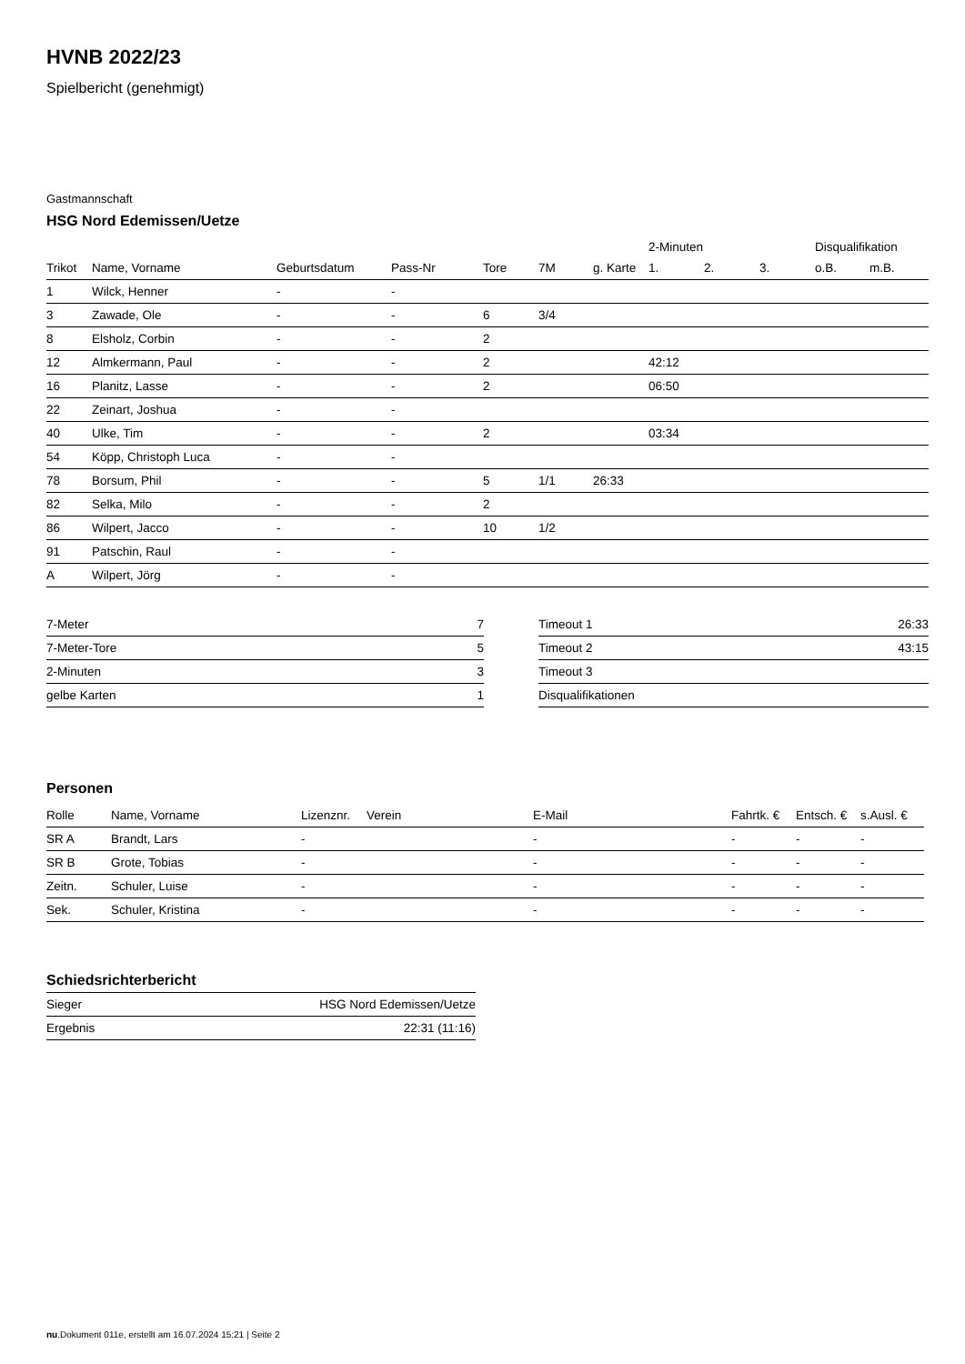HVNB 2022/23
Spielbericht (genehmigt)
Gastmannschaft
HSG Nord Edemissen/Uetze
| | | | | | | | 2-Minuten | | | Disqualifikation | |
| --- | --- | --- | --- | --- | --- | --- | --- | --- | --- | --- | --- |
| Trikot | Name, Vorname | Geburtsdatum | Pass-Nr | Tore | 7M | g. Karte | 1. | 2. | 3. | o.B. | m.B. |
| 1 | Wilck, Henner | - | - | | | | | | | | |
| 3 | Zawade, Ole | - | - | 6 | 3/4 | | | | | | |
| 8 | Elsholz, Corbin | - | - | 2 | | | | | | | |
| 12 | Almkermann, Paul | - | - | 2 | | | 42:12 | | | | |
| 16 | Planitz, Lasse | - | - | 2 | | | 06:50 | | | | |
| 22 | Zeinart, Joshua | - | - | | | | | | | | |
| 40 | Ulke, Tim | - | - | 2 | | | 03:34 | | | | |
| 54 | Köpp, Christoph Luca | - | - | | | | | | | | |
| 78 | Borsum, Phil | - | - | 5 | 1/1 | 26:33 | | | | | |
| 82 | Selka, Milo | - | - | 2 | | | | | | | |
| 86 | Wilpert, Jacco | - | - | 10 | 1/2 | | | | | | |
| 91 | Patschin, Raul | - | - | | | | | | | | |
| A | Wilpert, Jörg | - | - | | | | | | | | |
| 7-Meter | 7 |
| 7-Meter-Tore | 5 |
| 2-Minuten | 3 |
| gelbe Karten | 1 |
| Timeout 1 | 26:33 |
| Timeout 2 | 43:15 |
| Timeout 3 | |
| Disqualifikationen | |
Personen
| Rolle | Name, Vorname | Lizenznr. | Verein | E-Mail | Fahrtk. € | Entsch. € | s.Ausl. € |
| --- | --- | --- | --- | --- | --- | --- | --- |
| SR A | Brandt, Lars | - | | - | - | - | - |
| SR B | Grote, Tobias | - | | - | - | - | - |
| Zeitn. | Schuler, Luise | - | | - | - | - | - |
| Sek. | Schuler, Kristina | - | | - | - | - | - |
Schiedsrichterbericht
| Sieger | HSG Nord Edemissen/Uetze |
| Ergebnis | 22:31 (11:16) |
nu.Dokument 011e, erstellt am 16.07.2024 15:21 | Seite 2